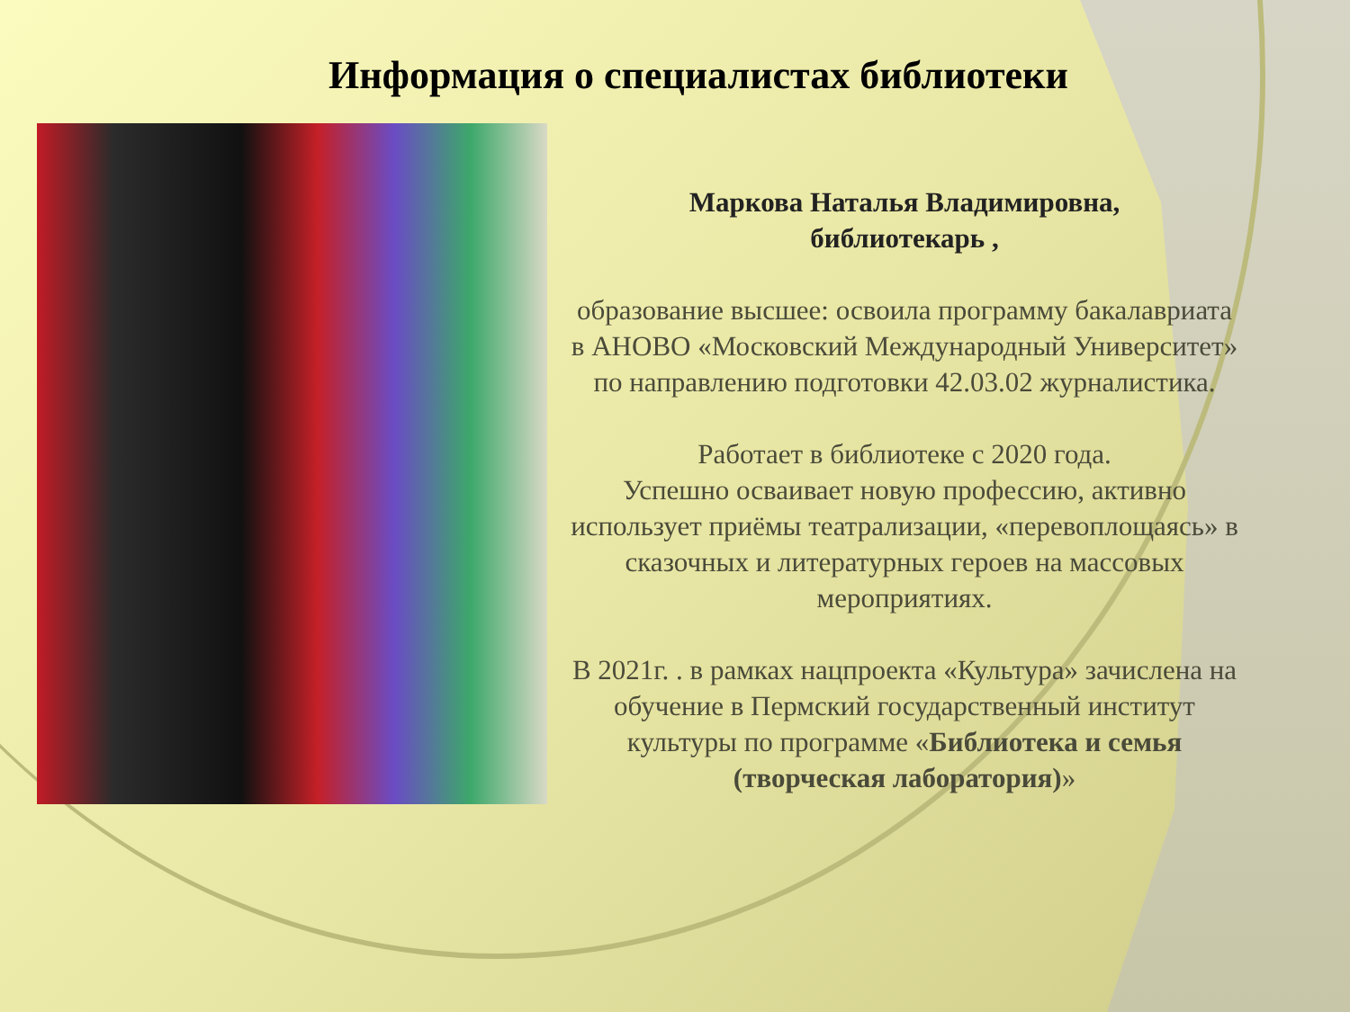Информация о специалистах библиотеки
Маркова Наталья Владимировна,
библиотекарь ,
образование высшее: освоила программу бакалавриата в АНОВО «Московский Международный Университет» по направлению подготовки 42.03.02 журналистика.
Работает в библиотеке с 2020 года.
Успешно осваивает новую профессию, активно использует приёмы театрализации, «перевоплощаясь» в сказочных и литературных героев на массовых мероприятиях.
В 2021г. . в рамках нацпроекта «Культура» зачислена на обучение в Пермский государственный институт культуры по программе «Библиотека и семья (творческая лаборатория)»